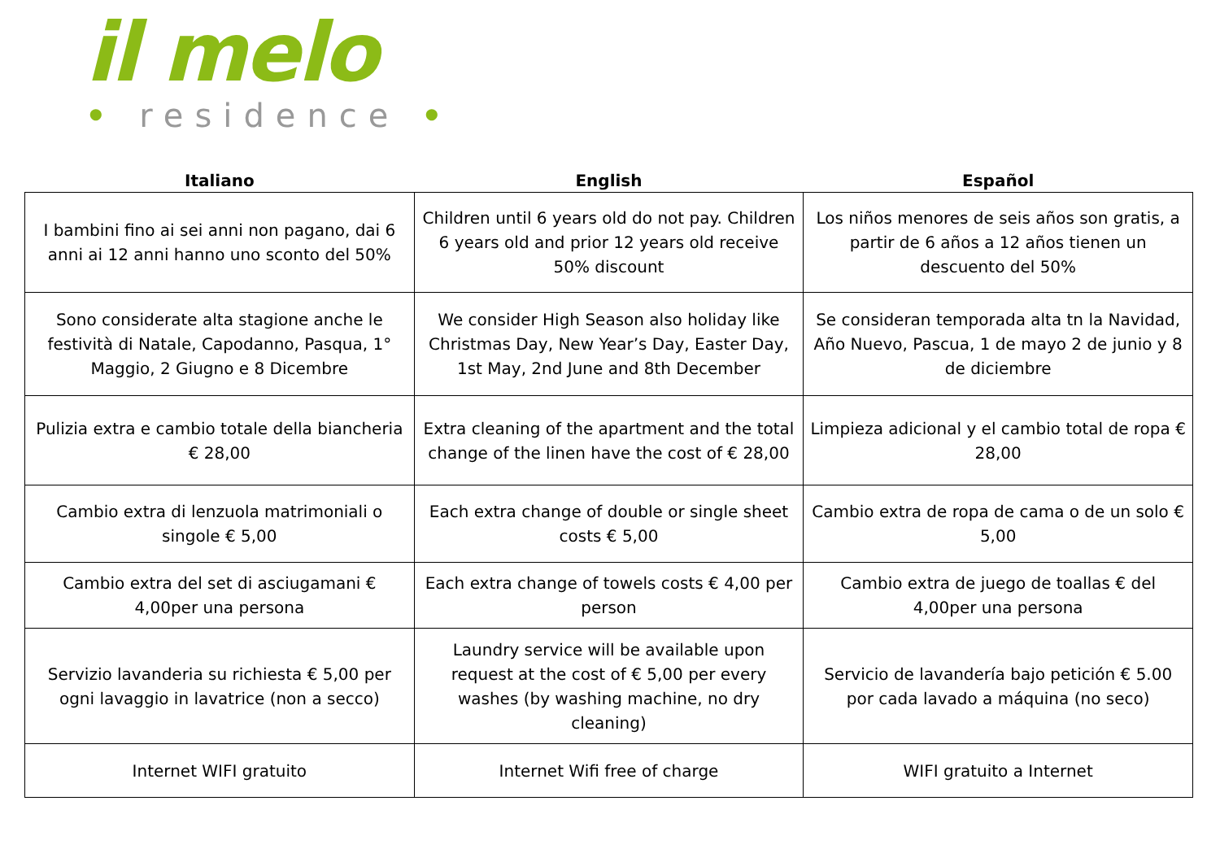il melo
• residence •
| Italiano | English | Español |
| --- | --- | --- |
| I bambini fino ai sei anni non pagano, dai 6 anni ai 12 anni hanno uno sconto del 50% | Children until 6 years old do not pay. Children 6 years old and prior 12 years old receive 50% discount | Los niños menores de seis años son gratis, a partir de 6 años a 12 años tienen un descuento del 50% |
| Sono considerate alta stagione anche le festività di Natale, Capodanno, Pasqua, 1° Maggio, 2 Giugno e 8 Dicembre | We consider High Season also holiday like Christmas Day, New Year’s Day, Easter Day, 1st May, 2nd June and 8th December | Se consideran temporada alta tn la Navidad, Año Nuevo, Pascua, 1 de mayo 2 de junio y 8 de diciembre |
| Pulizia extra e cambio totale della biancheria € 28,00 | Extra cleaning of the apartment and the total change of the linen have the cost of € 28,00 | Limpieza adicional y el cambio total de ropa € 28,00 |
| Cambio extra di lenzuola matrimoniali o singole € 5,00 | Each extra change of double or single sheet costs € 5,00 | Cambio extra de ropa de cama o de un solo € 5,00 |
| Cambio extra del set di asciugamani € 4,00per una persona | Each extra change of towels costs € 4,00 per person | Cambio extra de juego de toallas € del 4,00per una persona |
| Servizio lavanderia su richiesta € 5,00 per ogni lavaggio in lavatrice (non a secco) | Laundry service will be available upon request at the cost of € 5,00 per every washes (by washing machine, no dry cleaning) | Servicio de lavandería bajo petición € 5.00 por cada lavado a máquina (no seco) |
| Internet WIFI gratuito | Internet Wifi free of charge | WIFI gratuito a Internet |